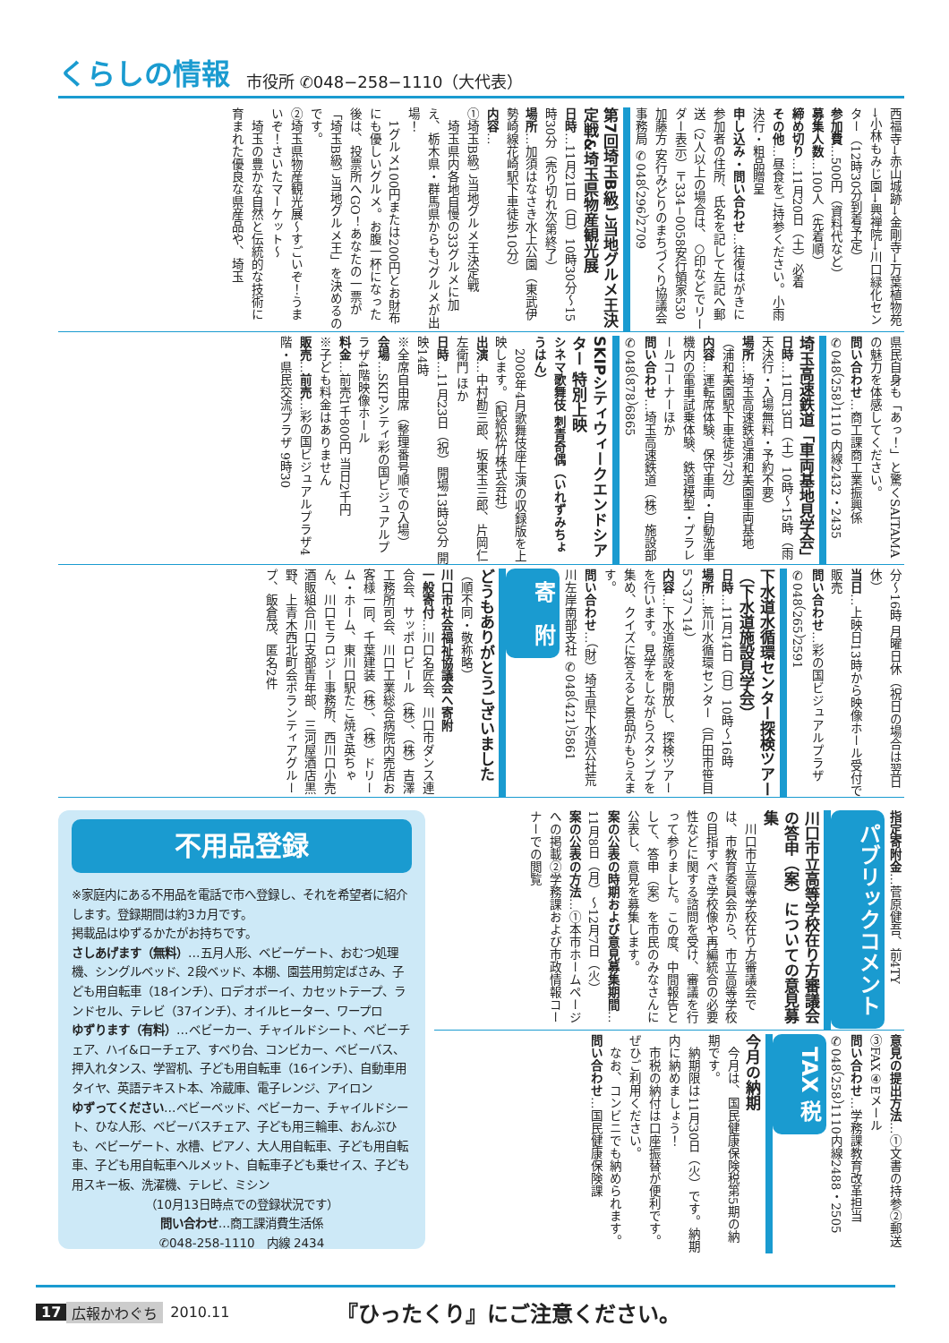くらしの情報 市役所 ✆048−258−1110（大代表）
西福寺→赤山城跡→金剛寺→万葉植物苑→小林もみじ園→興禅院→川口緑化センター（12時30分到着予定）
参加費…500円（資料代など）
募集人数…100人（先着順）
締め切り…11月20日（土）必着
その他…昼食をご持参ください。小雨決行・粗品贈呈
申し込み・問い合わせ…往復はがきに参加者の住所、氏名を記して左記へ郵送（2人以上の場合は、○印などでリーダー表示）〒334−0058安行領家530 加藤方 安行みどりのまちづくり協議会事務局 ✆048（296）2709
第7回埼玉B級ご当地グルメ王決定戦&埼玉県物産観光展
日時…11月21日（日）10時30分〜15時30分（売り切れ次第終了）
場所…加須はなさき水上公園（東武伊勢崎線花崎駅下車徒歩10分）
内容…
①埼玉B級ご当地グルメ王決定戦
　埼玉県内各地自慢の33グルメに加え、栃木県・群馬県からも7グルメが出場！
　1グルメ100円または200円とお財布にも優しいグルメ。お腹一杯になった後は、投票所へGO！あなたの一票が「埼玉B級ご当地グルメ王」を決めるのです。
②埼玉県物産観光展〜すごいぞ！うまいぞ！さいたマーケット〜
　埼玉の豊かな自然と伝統的な技術に育まれた優良な県産品や、埼玉
県民自身も「あっ！」と驚くSAITAMAの魅力を体感してください。
問い合わせ…商工課商工業振興係 ✆048（258）1110 内線2432・2435
埼玉高速鉄道「車両基地見学会」
日時…11月13日（土）10時〜15時（雨天決行・入場無料・予約不要）
場所…埼玉高速鉄道浦和美園車両基地（浦和美園駅下車徒歩7分）
内容…運転席体験、保守車両・自動洗車機内の電車試乗体験、鉄道模型・プラレールコーナーほか
問い合わせ…埼玉高速鉄道（株）施設部 ✆048（878）6865
SKIPシティウィークエンドシアター 特別上映
シネマ歌舞伎 刺青奇偶（いれずみちょうはん）
　2008年4月歌舞伎座上演の収録版を上映します。（配給松竹株式会社）
出演…中村勘三郎、坂東玉三郎、片岡仁左衛門 ほか
日時…11月23日（祝）開場13時30分 開映14時
※全席自由席（整理番号順での入場）
会場…SKIPシティ彩の国ビジュアルプラザ4階映像ホール
料金…前売1千800円 当日2千円
※子ども料金はありません
販売…前売…彩の国ビジュアルプラザ4階・県民交流プラザ 9時30
分〜16時 月曜日休（祝日の場合は翌日休）
当日…上映日13時から映像ホール受付で販売
問い合わせ…彩の国ビジュアルプラザ ✆048（265）2591
下水道水循環センター探検ツアー（下水道施設見学会）
日時…11月14日（日）10時〜16時
場所…荒川水循環センター（戸田市笹目5ノ37ノ14）
内容…下水道施設を開放し、探検ツアーを行います。見学をしながらスタンプを集め、クイズに答えると景品がもらえます。
問い合わせ…（財）埼玉県下水道公社荒川左岸南部支社 ✆048（421）5861
寄　附
どうもありがとうございました
（順不同・敬称略）
川口市社会福祉協議会へ寄附
一般寄付…川口名匠会、川口市ダンス連合会、サッポロビール（株）、（株）吉澤工務所司会、川口工業総合病院内売店お客様一同、千葉建装（株）、（株）ドリーム・ホーム、東川口駅たこ焼き英ちゃん、川口モラロジー事務所、西川口小売酒販組合川口支部青年部、三河屋酒店黒野、上青木西北町会ボランティアグループ、飯倉茂、匿名2件
不用品登録
※家庭内にある不用品を電話で市へ登録し、それを希望者に紹介します。登録期間は約3カ月です。
掲載品はゆずるかたがお持ちです。
さしあげます（無料）…五月人形、ベビーゲート、おむつ処理機、シングルベッド、2段ベッド、本棚、園芸用剪定ばさみ、子ども用自転車（18インチ）、ロデオボーイ、カセットテープ、ランドセル、テレビ（37インチ）、オイルヒーター、ワープロ
ゆずります（有料）…ベビーカー、チャイルドシート、ベビーチェア、ハイ&ローチェア、すべり台、コンビカー、ベビーバス、押入れタンス、学習机、子ども用自転車（16インチ）、自動車用タイヤ、英語テキスト本、冷蔵庫、電子レンジ、アイロン
ゆずってください…ベビーベッド、ベビーカー、チャイルドシート、ひな人形、ベビーバスチェア、子ども用三輪車、おんぶひも、ベビーゲート、水槽、ピアノ、大人用自転車、子ども用自転車、子ども用自転車ヘルメット、自転車子ども乗せイス、子ども用スキー板、洗濯機、テレビ、ミシン
（10月13日時点での登録状況です）
問い合わせ…商工課消費生活係
✆048-258-1110　内線 2434
指定寄附金…菅原健吾、前4TY
パブリックコメント
川口市立高等学校在り方審議会の答申（案）についての意見募集
　川口市立高等学校在り方審議会では、市教育委員会から、市立高等学校の目指すべき学校像や再編統合の必要性などに関する諮問を受け、審議を行って参りました。この度、中間報告として、答申（案）を市民のみなさんに公表し、意見を募集します。
案の公表の時期および意見募集期間…11月8日（月）〜12月7日（火）
案の公表の方法…①本市ホームページへの掲載②学務課および市政情報コーナーでの閲覧
意見の提出方法…①文書の持参②郵送③FAX④Eメール
問い合わせ…学務課教育改革担当 ✆048（258）1110内線2488・2505
TAX 税
今月の納期
　今月は、国民健康保険税第5期の納期です。
　納期限は11月30日（火）です。納期内に納めましょう！
　市税の納付は口座振替が便利です。ぜひご利用ください。
　なお、コンビニでも納められます。
問い合わせ…国民健康保険課
17 広報かわぐち 2010.11 『ひったくり』にご注意ください。